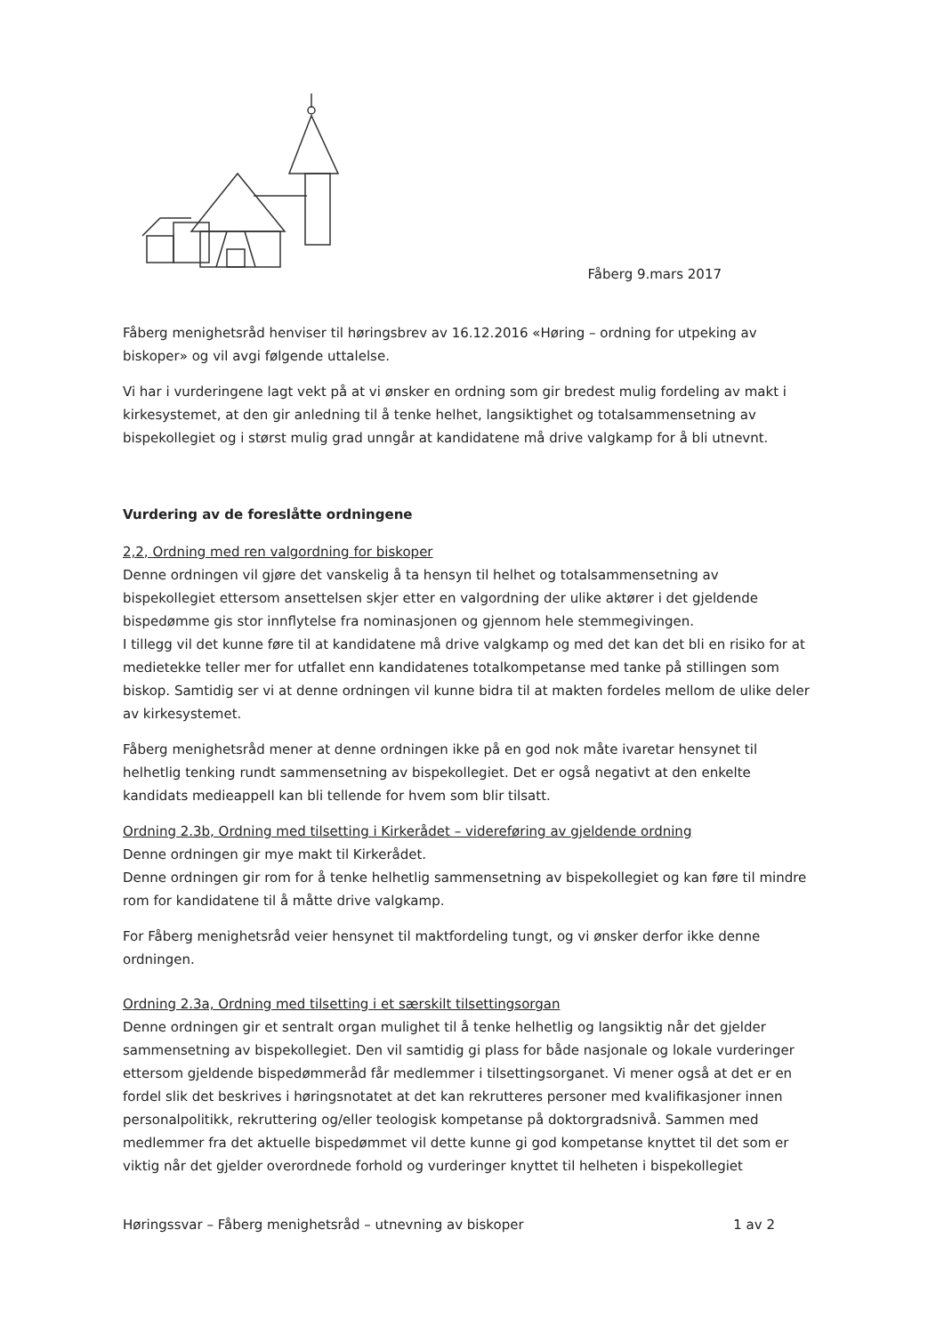Fåberg 9.mars 2017
Fåberg menighetsråd henviser til høringsbrev av 16.12.2016 «Høring – ordning for utpeking av biskoper» og vil avgi følgende uttalelse.
Vi har i vurderingene lagt vekt på at vi ønsker en ordning som gir bredest mulig fordeling av makt i kirkesystemet, at den gir anledning til å tenke helhet, langsiktighet og totalsammensetning av bispekollegiet og i størst mulig grad unngår at kandidatene må drive valgkamp for å bli utnevnt.
Vurdering av de foreslåtte ordningene
2,2, Ordning med ren valgordning for biskoper
Denne ordningen vil gjøre det vanskelig å ta hensyn til helhet og totalsammensetning av bispekollegiet ettersom ansettelsen skjer etter en valgordning der ulike aktører i det gjeldende bispedømme gis stor innflytelse fra nominasjonen og gjennom hele stemmegivingen.
I tillegg vil det kunne føre til at kandidatene må drive valgkamp og med det kan det bli en risiko for at medietekke teller mer for utfallet enn kandidatenes totalkompetanse med tanke på stillingen som biskop. Samtidig ser vi at denne ordningen vil kunne bidra til at makten fordeles mellom de ulike deler av kirkesystemet.
Fåberg menighetsråd mener at denne ordningen ikke på en god nok måte ivaretar hensynet til helhetlig tenking rundt sammensetning av bispekollegiet. Det er også negativt at den enkelte kandidats medieappell kan bli tellende for hvem som blir tilsatt.
Ordning 2.3b, Ordning med tilsetting i Kirkerådet – videreføring av gjeldende ordning
Denne ordningen gir mye makt til Kirkerådet.
Denne ordningen gir rom for å tenke helhetlig sammensetning av bispekollegiet og kan føre til mindre rom for kandidatene til å måtte drive valgkamp.
For Fåberg menighetsråd veier hensynet til maktfordeling tungt, og vi ønsker derfor ikke denne ordningen.
Ordning 2.3a, Ordning med tilsetting i et særskilt tilsettingsorgan
Denne ordningen gir et sentralt organ mulighet til å tenke helhetlig og langsiktig når det gjelder sammensetning av bispekollegiet. Den vil samtidig gi plass for både nasjonale og lokale vurderinger ettersom gjeldende bispedømmeråd får medlemmer i tilsettingsorganet. Vi mener også at det er en fordel slik det beskrives i høringsnotatet at det kan rekrutteres personer med kvalifikasjoner innen personalpolitikk, rekruttering og/eller teologisk kompetanse på doktorgradsnivå. Sammen med medlemmer fra det aktuelle bispedømmet vil dette kunne gi god kompetanse knyttet til det som er viktig når det gjelder overordnede forhold og vurderinger knyttet til helheten i bispekollegiet
Høringssvar – Fåberg menighetsråd – utnevning av biskoper 1 av 2